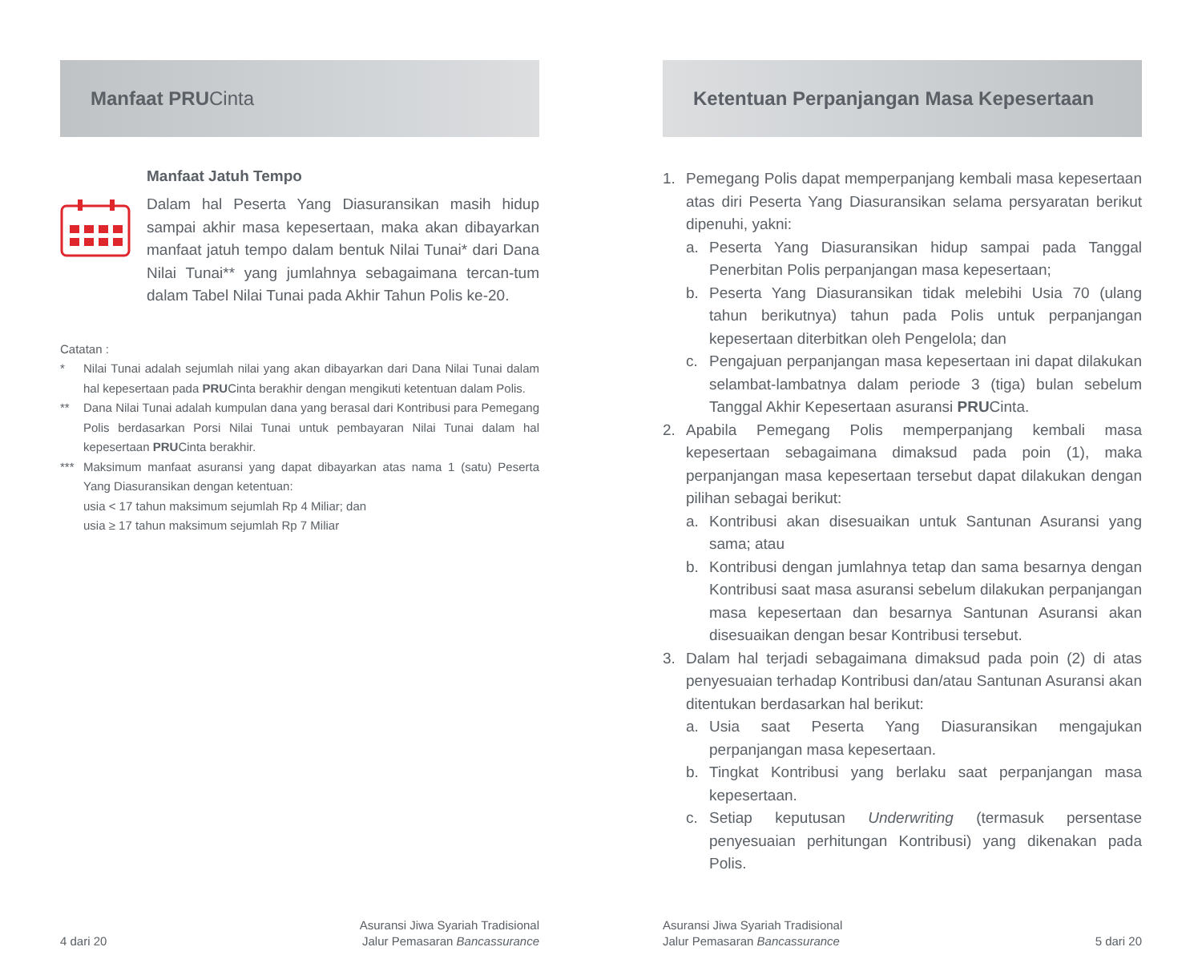Manfaat PRU Cinta
Manfaat Jatuh Tempo
Dalam hal Peserta Yang Diasuransikan masih hidup sampai akhir masa kepesertaan, maka akan dibayarkan manfaat jatuh tempo dalam bentuk Nilai Tunai* dari Dana Nilai Tunai** yang jumlahnya sebagaimana tercan-tum dalam Tabel Nilai Tunai pada Akhir Tahun Polis ke-20.
Catatan :
* Nilai Tunai adalah sejumlah nilai yang akan dibayarkan dari Dana Nilai Tunai dalam hal kepesertaan pada PRUCinta berakhir dengan mengikuti ketentuan dalam Polis.
** Dana Nilai Tunai adalah kumpulan dana yang berasal dari Kontribusi para Pemegang Polis berdasarkan Porsi Nilai Tunai untuk pembayaran Nilai Tunai dalam hal kepesertaan PRUCinta berakhir.
*** Maksimum manfaat asuransi yang dapat dibayarkan atas nama 1 (satu) Peserta Yang Diasuransikan dengan ketentuan:
usia < 17 tahun maksimum sejumlah Rp 4 Miliar; dan
usia ≥ 17 tahun maksimum sejumlah Rp 7 Miliar
4 dari 20 Asuransi Jiwa Syariah Tradisional
Jalur Pemasaran Bancassurance
Ketentuan Perpanjangan Masa Kepesertaan
1. Pemegang Polis dapat memperpanjang kembali masa kepesertaan atas diri Peserta Yang Diasuransikan selama persyaratan berikut dipenuhi, yakni:
a. Peserta Yang Diasuransikan hidup sampai pada Tanggal Penerbitan Polis perpanjangan masa kepesertaan;
b. Peserta Yang Diasuransikan tidak melebihi Usia 70 (ulang tahun berikutnya) tahun pada Polis untuk perpanjangan kepesertaan diterbitkan oleh Pengelola; dan
c. Pengajuan perpanjangan masa kepesertaan ini dapat dilakukan selambat-lambatnya dalam periode 3 (tiga) bulan sebelum Tanggal Akhir Kepesertaan asuransi PRUCinta.
2. Apabila Pemegang Polis memperpanjang kembali masa kepesertaan sebagaimana dimaksud pada poin (1), maka perpanjangan masa kepesertaan tersebut dapat dilakukan dengan pilihan sebagai berikut:
a. Kontribusi akan disesuaikan untuk Santunan Asuransi yang sama; atau
b. Kontribusi dengan jumlahnya tetap dan sama besarnya dengan Kontribusi saat masa asuransi sebelum dilakukan perpanjangan masa kepesertaan dan besarnya Santunan Asuransi akan disesuaikan dengan besar Kontribusi tersebut.
3. Dalam hal terjadi sebagaimana dimaksud pada poin (2) di atas penyesuaian terhadap Kontribusi dan/atau Santunan Asuransi akan ditentukan berdasarkan hal berikut:
a. Usia saat Peserta Yang Diasuransikan mengajukan perpanjangan masa kepesertaan.
b. Tingkat Kontribusi yang berlaku saat perpanjangan masa kepesertaan.
c. Setiap keputusan Underwriting (termasuk persentase penyesuaian perhitungan Kontribusi) yang dikenakan pada Polis.
Asuransi Jiwa Syariah Tradisional
Jalur Pemasaran Bancassurance 5 dari 20